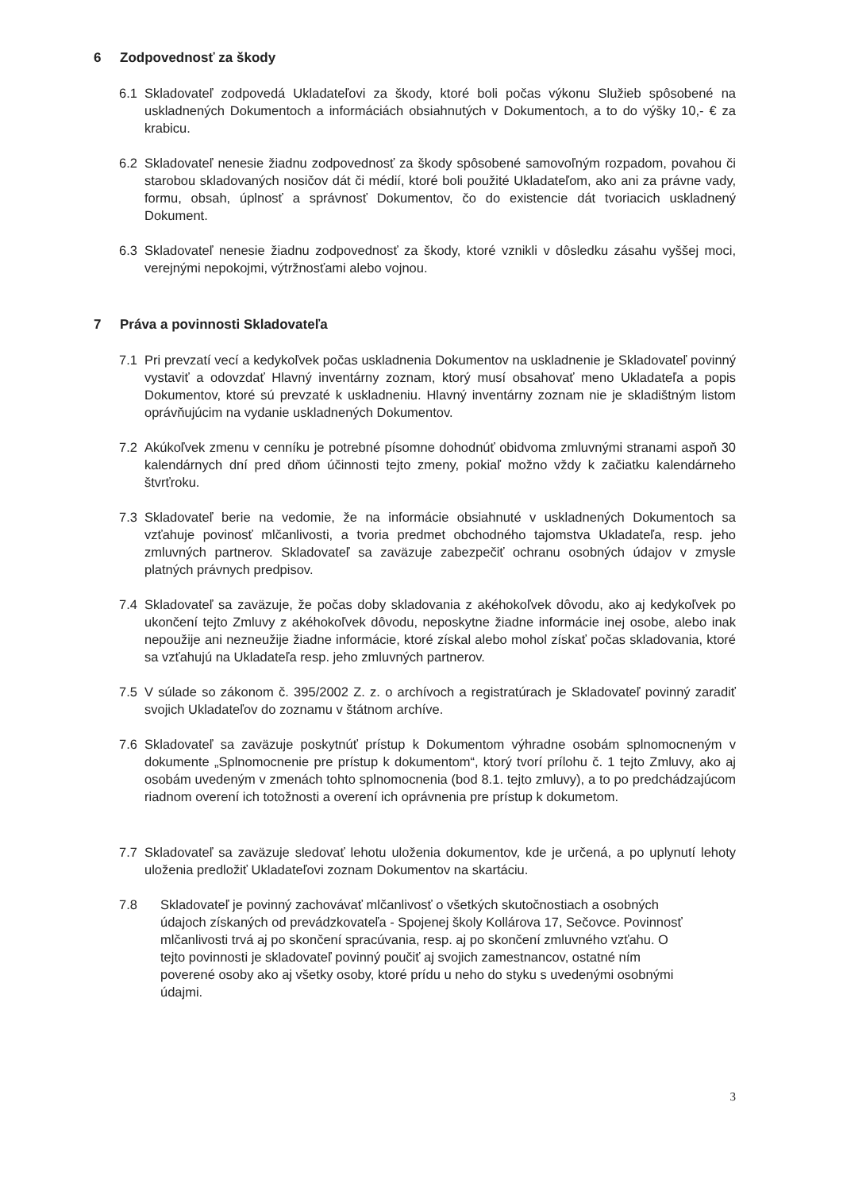6 Zodpovednosť za škody
6.1 Skladovateľ zodpovedá Ukladateľovi za škody, ktoré boli počas výkonu Služieb spôsobené na uskladnených Dokumentoch a informáciách obsiahnutých v Dokumentoch, a to do výšky 10,- € za krabicu.
6.2 Skladovateľ nenesie žiadnu zodpovednosť za škody spôsobené samovoľným rozpadom, povahou či starobou skladovaných nosičov dát či médií, ktoré boli použité Ukladateľom, ako ani za právne vady, formu, obsah, úplnosť a správnosť Dokumentov, čo do existencie dát tvoriacich uskladnený Dokument.
6.3 Skladovateľ nenesie žiadnu zodpovednosť za škody, ktoré vznikli v dôsledku zásahu vyššej moci, verejnými nepokojmi, výtržnosťami alebo vojnou.
7 Práva a povinnosti Skladovateľa
7.1 Pri prevzatí vecí a kedykoľvek počas uskladnenia Dokumentov na uskladnenie je Skladovateľ povinný vystaviť a odovzdať Hlavný inventárny zoznam, ktorý musí obsahovať meno Ukladateľa a popis Dokumentov, ktoré sú prevzaté k uskladneniu. Hlavný inventárny zoznam nie je skladištným listom oprávňujúcim na vydanie uskladnených Dokumentov.
7.2 Akúkoľvek zmenu v cenníku je potrebné písomne dohodnúť obidvoma zmluvnými stranami aspoň 30 kalendárnych dní pred dňom účinnosti tejto zmeny, pokiaľ možno vždy k začiatku kalendárneho štvrťroku.
7.3 Skladovateľ berie na vedomie, že na informácie obsiahnuté v uskladnených Dokumentoch sa vzťahuje povinosť mlčanlivosti, a tvoria predmet obchodného tajomstva Ukladateľa, resp. jeho zmluvných partnerov. Skladovateľ sa zaväzuje zabezpečiť ochranu osobných údajov v zmysle platných právnych predpisov.
7.4 Skladovateľ sa zaväzuje, že počas doby skladovania z akéhokoľvek dôvodu, ako aj kedykoľvek po ukončení tejto Zmluvy z akéhokoľvek dôvodu, neposkytne žiadne informácie inej osobe, alebo inak nepoužije ani nezneužije žiadne informácie, ktoré získal alebo mohol získať počas skladovania, ktoré sa vzťahujú na Ukladateľa resp. jeho zmluvných partnerov.
7.5 V súlade so zákonom č. 395/2002 Z. z. o archívoch a registratúrach je Skladovateľ povinný zaradiť svojich Ukladateľov do zoznamu v štátnom archíve.
7.6 Skladovateľ sa zaväzuje poskytnúť prístup k Dokumentom výhradne osobám splnomocneným v dokumente „Splnomocnenie pre prístup k dokumentom“, ktorý tvorí prílohu č. 1 tejto Zmluvy, ako aj osobám uvedeným v zmenách tohto splnomocnenia (bod 8.1. tejto zmluvy), a to po predchádzajúcom riadnom overení ich totožnosti a overení ich oprávnenia pre prístup k dokumetom.
7.7 Skladovateľ sa zaväzuje sledovať lehotu uloženia dokumentov, kde je určená, a po uplynutí lehoty uloženia predložiť Ukladateľovi zoznam Dokumentov na skartáciu.
7.8 Skladovateľ je povinný zachovávať mlčanlivosť o všetkých skutočnostiach a osobných údajoch získaných od prevádzkovateľa - Spojenej školy Kollárova 17, Sečovce. Povinnosť mlčanlivosti trvá aj po skončení spracúvania, resp. aj po skončení zmluvného vzťahu. O tejto povinnosti je skladovateľ povinný poučiť aj svojich zamestnancov, ostatné ním poverené osoby ako aj všetky osoby, ktoré prídu u neho do styku s uvedenými osobnými údajmi.
3